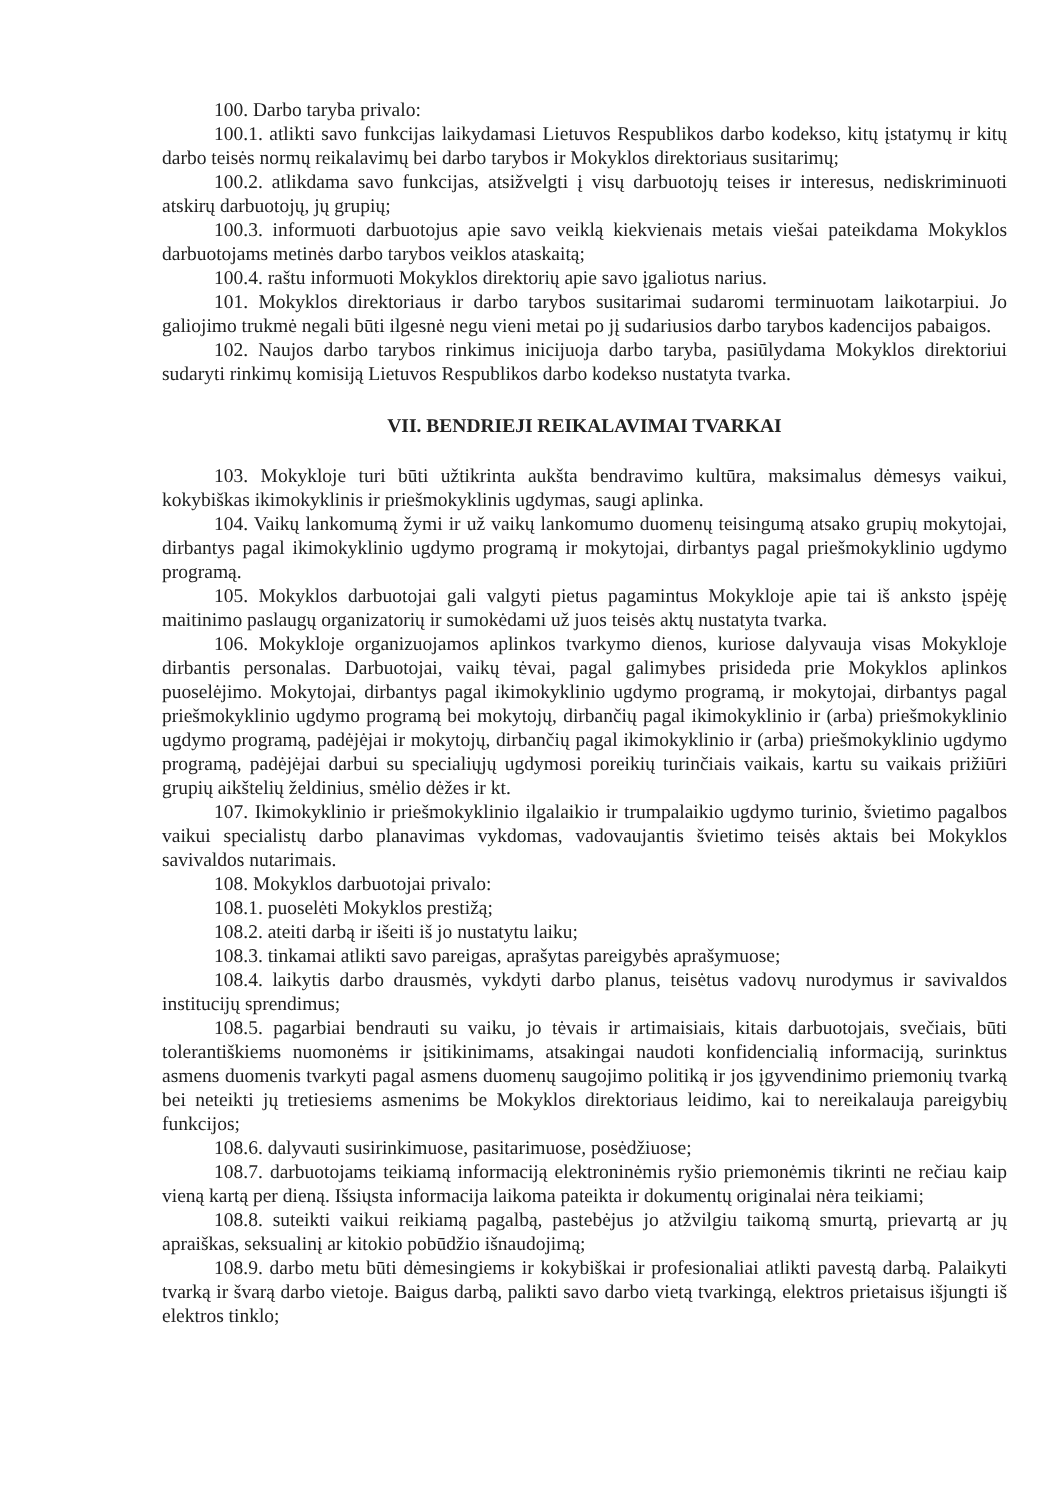100. Darbo taryba privalo:
100.1. atlikti savo funkcijas laikydamasi Lietuvos Respublikos darbo kodekso, kitų įstatymų ir kitų darbo teisės normų reikalavimų bei darbo tarybos ir Mokyklos direktoriaus susitarimų;
100.2. atlikdama savo funkcijas, atsižvelgti į visų darbuotojų teises ir interesus, nediskriminuoti atskirų darbuotojų, jų grupių;
100.3. informuoti darbuotojus apie savo veiklą kiekvienais metais viešai pateikdama Mokyklos darbuotojams metinės darbo tarybos veiklos ataskaitą;
100.4. raštu informuoti Mokyklos direktorių apie savo įgaliotus narius.
101. Mokyklos direktoriaus ir darbo tarybos susitarimai sudaromi terminuotam laikotarpiui. Jo galiojimo trukmė negali būti ilgesnė negu vieni metai po jį sudariusios darbo tarybos kadencijos pabaigos.
102. Naujos darbo tarybos rinkimus inicijuoja darbo taryba, pasiūlydama Mokyklos direktoriui sudaryti rinkimų komisiją Lietuvos Respublikos darbo kodekso nustatyta tvarka.
VII. BENDRIEJI REIKALAVIMAI TVARKAI
103. Mokykloje turi būti užtikrinta aukšta bendravimo kultūra, maksimalus dėmesys vaikui, kokybiškas ikimokyklinis ir priešmokyklinis ugdymas, saugi aplinka.
104. Vaikų lankomumą žymi ir už vaikų lankomumo duomenų teisingumą atsako grupių mokytojai, dirbantys pagal ikimokyklinio ugdymo programą ir mokytojai, dirbantys pagal priešmokyklinio ugdymo programą.
105. Mokyklos darbuotojai gali valgyti pietus pagamintus Mokykloje apie tai iš anksto įspėję maitinimo paslaugų organizatorių ir sumokėdami už juos teisės aktų nustatyta tvarka.
106. Mokykloje organizuojamos aplinkos tvarkymo dienos, kuriose dalyvauja visas Mokykloje dirbantis personalas. Darbuotojai, vaikų tėvai, pagal galimybes prisideda prie Mokyklos aplinkos puoselėjimo. Mokytojai, dirbantys pagal ikimokyklinio ugdymo programą, ir mokytojai, dirbantys pagal priešmokyklinio ugdymo programą bei mokytojų, dirbančių pagal ikimokyklinio ir (arba) priešmokyklinio ugdymo programą, padėjėjai ir mokytojų, dirbančių pagal ikimokyklinio ir (arba) priešmokyklinio ugdymo programą, padėjėjai darbui su specialiųjų ugdymosi poreikių turinčiais vaikais, kartu su vaikais prižiūri grupių aikštelių želdinius, smėlio dėžes ir kt.
107. Ikimokyklinio ir priešmokyklinio ilgalaikio ir trumpalaikio ugdymo turinio, švietimo pagalbos vaikui specialistų darbo planavimas vykdomas, vadovaujantis švietimo teisės aktais bei Mokyklos savivaldos nutarimais.
108. Mokyklos darbuotojai privalo:
108.1. puoselėti Mokyklos prestižą;
108.2. ateiti darbą ir išeiti iš jo nustatytu laiku;
108.3. tinkamai atlikti savo pareigas, aprašytas pareigybės aprašymuose;
108.4. laikytis darbo drausmės, vykdyti darbo planus, teisėtus vadovų nurodymus ir savivaldos institucijų sprendimus;
108.5. pagarbiai bendrauti su vaiku, jo tėvais ir artimaisiais, kitais darbuotojais, svečiais, būti tolerantiškiems nuomonėms ir įsitikinimams, atsakingai naudoti konfidencialią informaciją, surinktus asmens duomenis tvarkyti pagal asmens duomenų saugojimo politiką ir jos įgyvendinimo priemonių tvarką bei neteikti jų tretiesiems asmenims be Mokyklos direktoriaus leidimo, kai to nereikalauja pareigybių funkcijos;
108.6. dalyvauti susirinkimuose, pasitarimuose, posėdžiuose;
108.7. darbuotojams teikiamą informaciją elektroninėmis ryšio priemonėmis tikrinti ne rečiau kaip vieną kartą per dieną. Išsiųsta informacija laikoma pateikta ir dokumentų originalai nėra teikiami;
108.8. suteikti vaikui reikiamą pagalbą, pastebėjus jo atžvilgiu taikomą smurtą, prievartą ar jų apraiškas, seksualinį ar kitokio pobūdžio išnaudojimą;
108.9. darbo metu būti dėmesingiems ir kokybiškai ir profesionaliai atlikti pavestą darbą. Palaikyti tvarką ir švarą darbo vietoje. Baigus darbą, palikti savo darbo vietą tvarkingą, elektros prietaisus išjungti iš elektros tinklo;